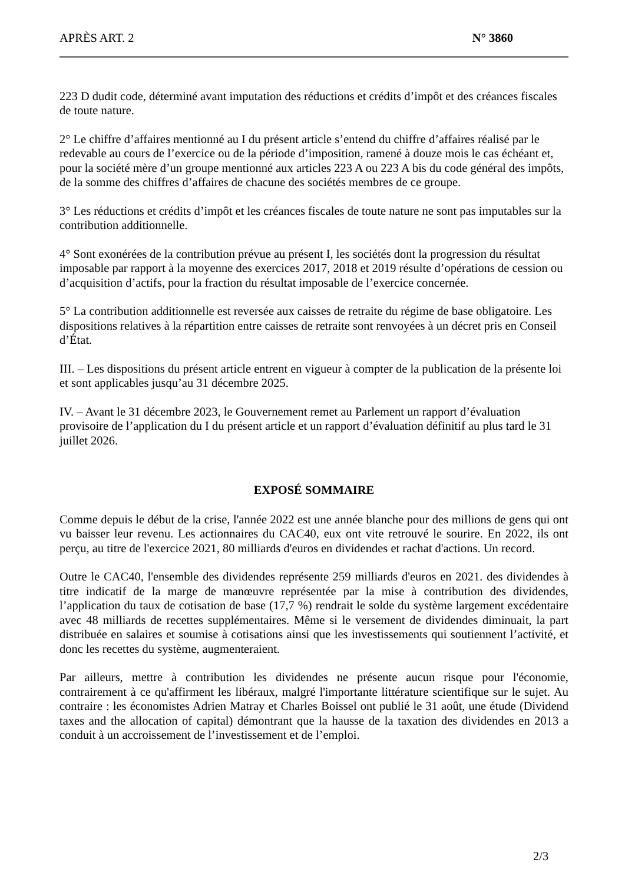APRÈS ART. 2 N° 3860
223 D dudit code, déterminé avant imputation des réductions et crédits d’impôt et des créances fiscales de toute nature.
2° Le chiffre d’affaires mentionné au I du présent article s’entend du chiffre d’affaires réalisé par le redevable au cours de l’exercice ou de la période d’imposition, ramené à douze mois le cas échéant et, pour la société mère d’un groupe mentionné aux articles 223 A ou 223 A bis du code général des impôts, de la somme des chiffres d’affaires de chacune des sociétés membres de ce groupe.
3° Les réductions et crédits d’impôt et les créances fiscales de toute nature ne sont pas imputables sur la contribution additionnelle.
4° Sont exonérées de la contribution prévue au présent I, les sociétés dont la progression du résultat imposable par rapport à la moyenne des exercices 2017, 2018 et 2019 résulte d’opérations de cession ou d’acquisition d’actifs, pour la fraction du résultat imposable de l’exercice concernée.
5° La contribution additionnelle est reversée aux caisses de retraite du régime de base obligatoire. Les dispositions relatives à la répartition entre caisses de retraite sont renvoyées à un décret pris en Conseil d’État.
III. – Les dispositions du présent article entrent en vigueur à compter de la publication de la présente loi et sont applicables jusqu’au 31 décembre 2025.
IV. – Avant le 31 décembre 2023, le Gouvernement remet au Parlement un rapport d’évaluation provisoire de l’application du I du présent article et un rapport d’évaluation définitif au plus tard le 31 juillet 2026.
EXPOSÉ SOMMAIRE
Comme depuis le début de la crise, l'année 2022 est une année blanche pour des millions de gens qui ont vu baisser leur revenu. Les actionnaires du CAC40, eux ont vite retrouvé le sourire. En 2022, ils ont perçu, au titre de l'exercice 2021, 80 milliards d'euros en dividendes et rachat d'actions. Un record.
Outre le CAC40, l'ensemble des dividendes représente 259 milliards d'euros en 2021. des dividendes à titre indicatif de la marge de manœuvre représentée par la mise à contribution des dividendes, l’application du taux de cotisation de base (17,7 %) rendrait le solde du système largement excédentaire avec 48 milliards de recettes supplémentaires. Même si le versement de dividendes diminuait, la part distribuée en salaires et soumise à cotisations ainsi que les investissements qui soutiennent l’activité, et donc les recettes du système, augmenteraient.
Par ailleurs, mettre à contribution les dividendes ne présente aucun risque pour l'économie, contrairement à ce qu'affirment les libéraux, malgré l'importante littérature scientifique sur le sujet. Au contraire : les économistes Adrien Matray et Charles Boissel ont publié le 31 août, une étude (Dividend taxes and the allocation of capital) démontrant que la hausse de la taxation des dividendes en 2013 a conduit à un accroissement de l’investissement et de l’emploi.
2/3